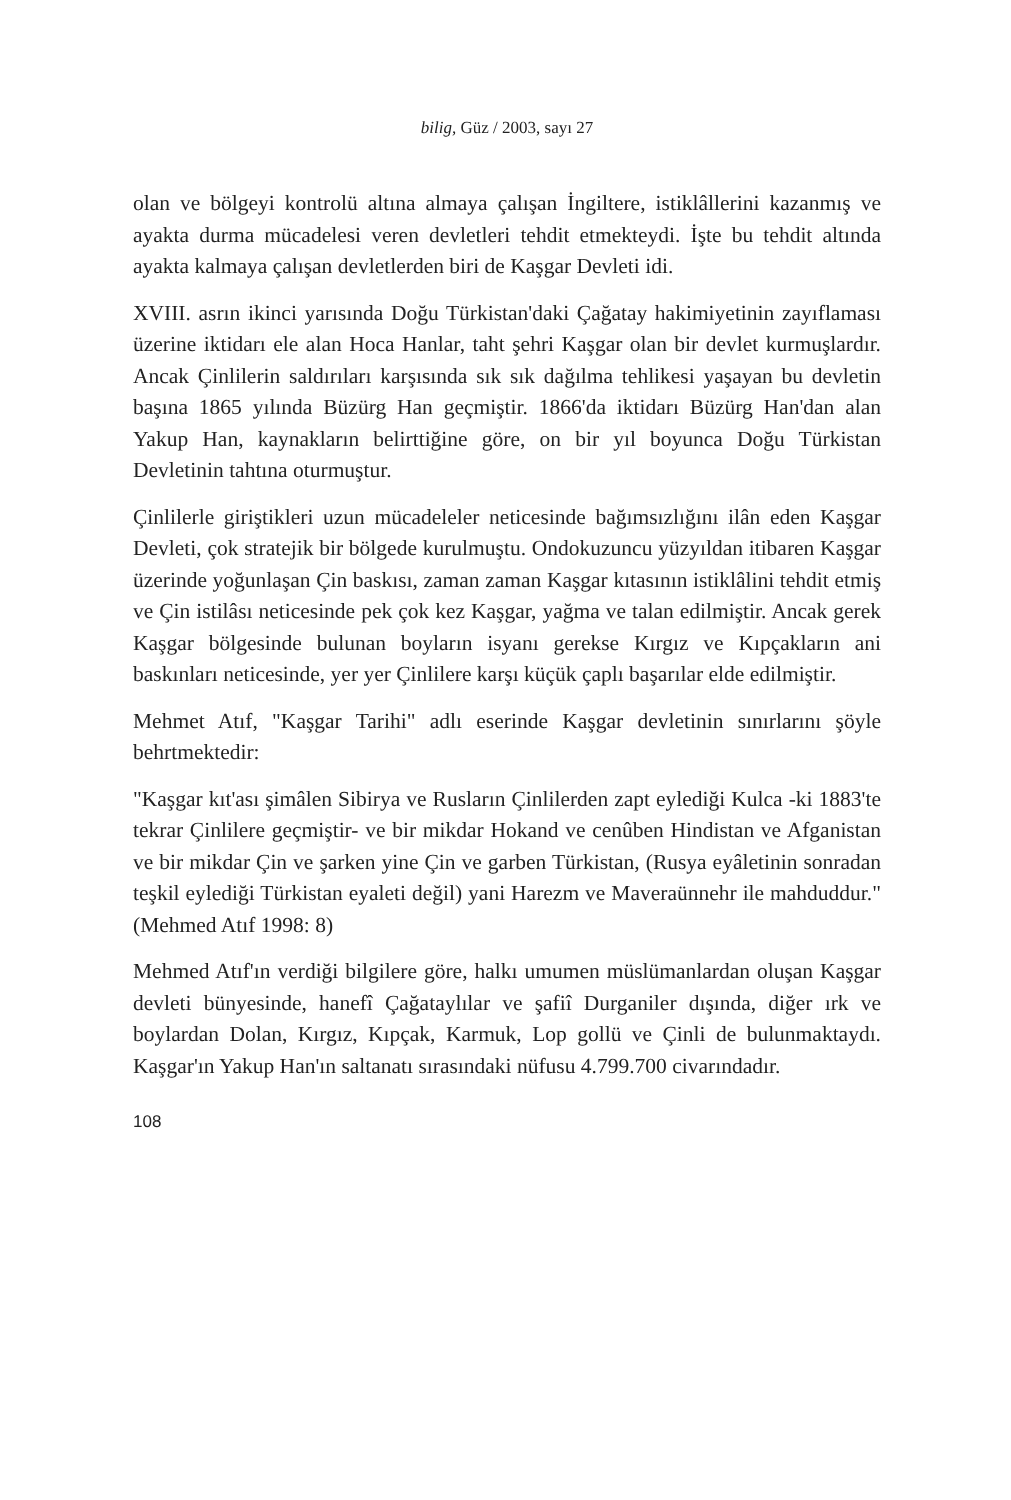bilig, Güz / 2003, sayı 27
olan ve bölgeyi kontrolü altına almaya çalışan İngiltere, istiklâllerini kazanmış ve ayakta durma mücadelesi veren devletleri tehdit etmekteydi. İşte bu tehdit altında ayakta kalmaya çalışan devletlerden biri de Kaşgar Devleti idi.
XVIII. asrın ikinci yarısında Doğu Türkistan'daki Çağatay hakimiyetinin zayıflaması üzerine iktidarı ele alan Hoca Hanlar, taht şehri Kaşgar olan bir devlet kurmuşlardır. Ancak Çinlilerin saldırıları karşısında sık sık dağılma tehlikesi yaşayan bu devletin başına 1865 yılında Büzürg Han geçmiştir. 1866'da iktidarı Büzürg Han'dan alan Yakup Han, kaynakların belirttiğine göre, on bir yıl boyunca Doğu Türkistan Devletinin tahtına oturmuştur.
Çinlilerle giriştikleri uzun mücadeleler neticesinde bağımsızlığını ilân eden Kaşgar Devleti, çok stratejik bir bölgede kurulmuştu. Ondokuzuncu yüzyıldan itibaren Kaşgar üzerinde yoğunlaşan Çin baskısı, zaman zaman Kaşgar kıtasının istiklâlini tehdit etmiş ve Çin istilâsı neticesinde pek çok kez Kaşgar, yağma ve talan edilmiştir. Ancak gerek Kaşgar bölgesinde bulunan boyların isyanı gerekse Kırgız ve Kıpçakların ani baskınları neticesinde, yer yer Çinlilere karşı küçük çaplı başarılar elde edilmiştir.
Mehmet Atıf, "Kaşgar Tarihi" adlı eserinde Kaşgar devletinin sınırlarını şöyle behrtmektedir:
"Kaşgar kıt'ası şimâlen Sibirya ve Rusların Çinlilerden zapt eylediği Kulca -ki 1883'te tekrar Çinlilere geçmiştir- ve bir mikdar Hokand ve cenûben Hindistan ve Afganistan ve bir mikdar Çin ve şarken yine Çin ve garben Türkistan, (Rusya eyâletinin sonradan teşkil eylediği Türkistan eyaleti değil) yani Harezm ve Maveraünnehr ile mahduddur." (Mehmed Atıf 1998: 8)
Mehmed Atıf'ın verdiği bilgilere göre, halkı umumen müslümanlardan oluşan Kaşgar devleti bünyesinde, hanefî Çağataylılar ve şafiî Durganiler dışında, diğer ırk ve boylardan Dolan, Kırgız, Kıpçak, Karmuk, Lop gollü ve Çinli de bulunmaktaydı. Kaşgar'ın Yakup Han'ın saltanatı sırasındaki nüfusu 4.799.700 civarındadır.
108